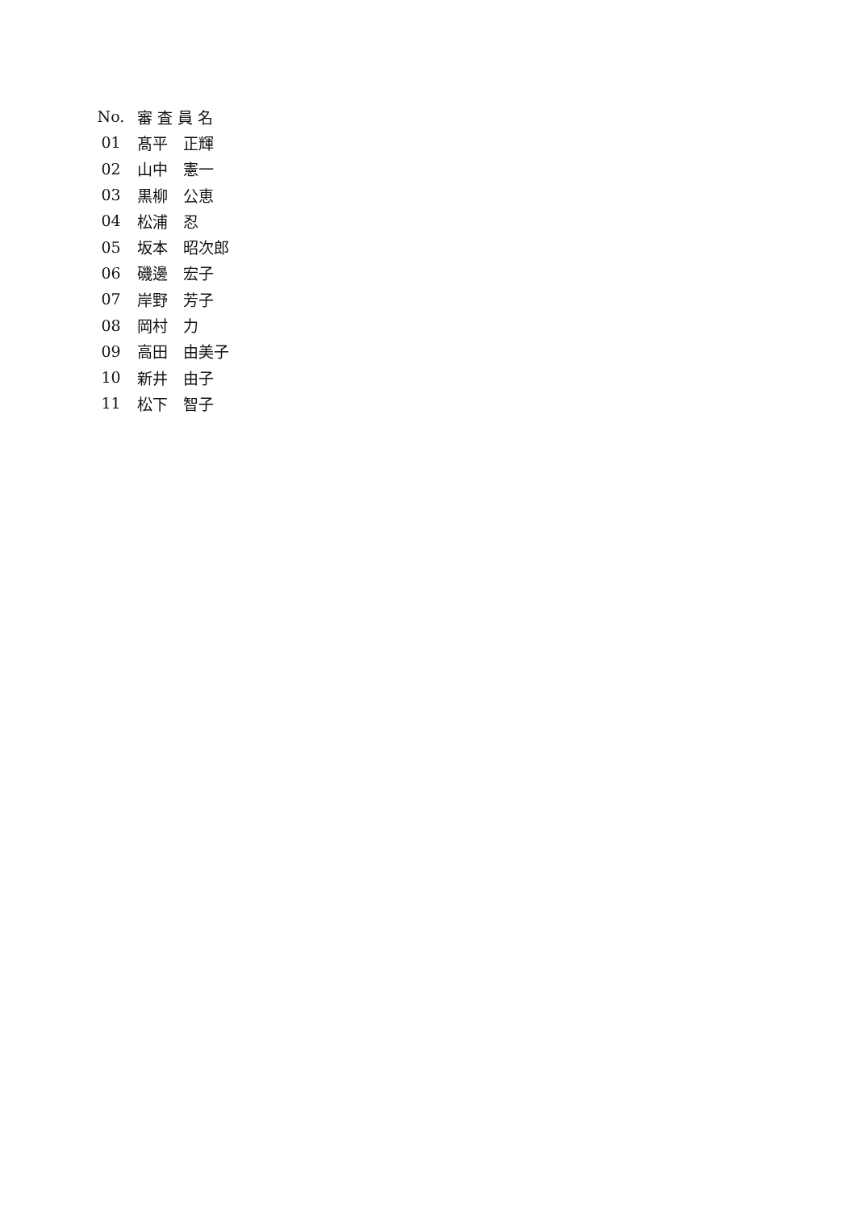| No. | 審 査 員 名 |
| --- | --- |
| 01 | 髙平 正輝 |
| 02 | 山中 憲一 |
| 03 | 黒柳 公恵 |
| 04 | 松浦 忍 |
| 05 | 坂本 昭次郎 |
| 06 | 磯邊 宏子 |
| 07 | 岸野 芳子 |
| 08 | 岡村 力 |
| 09 | 高田 由美子 |
| 10 | 新井 由子 |
| 11 | 松下 智子 |